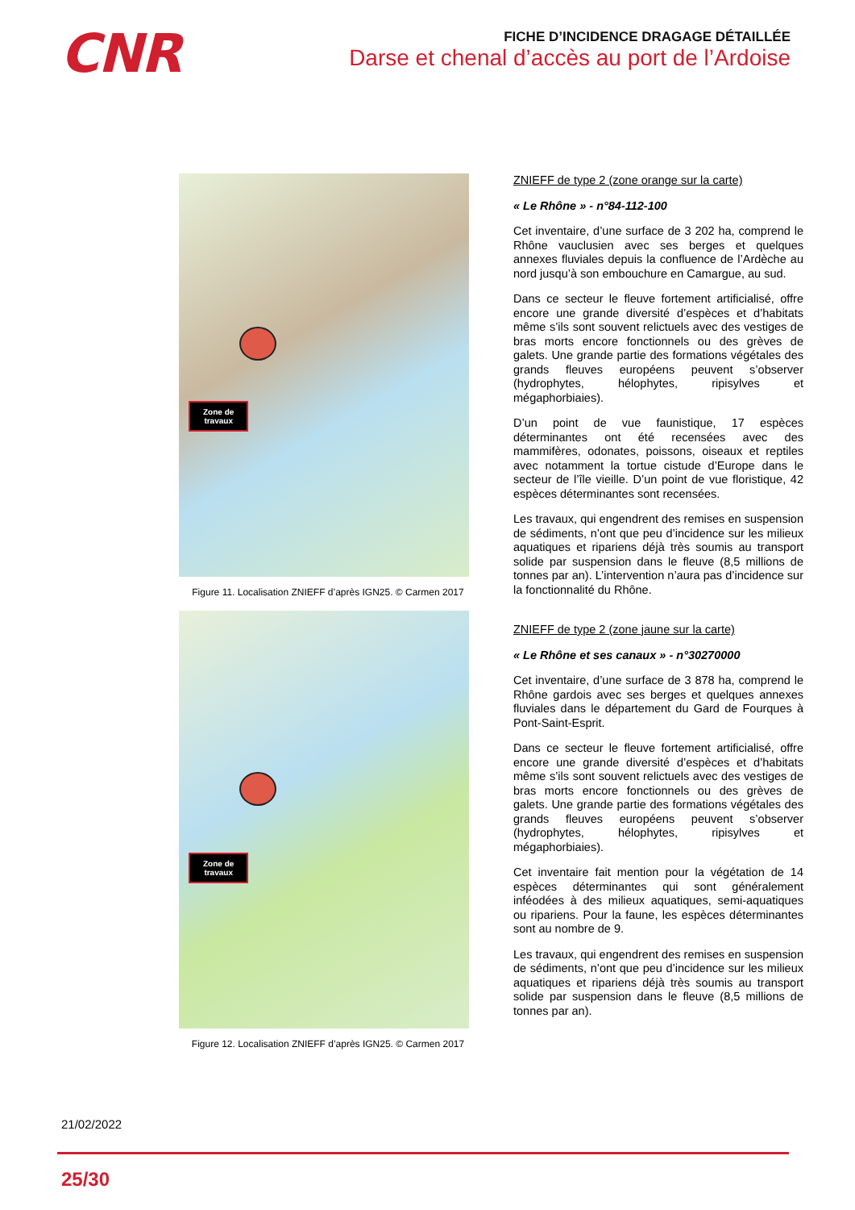CNR
FICHE D’INCIDENCE DRAGAGE DÉTAILLÉE
Darse et chenal d’accès au port de l’Ardoise
Zone de
travaux
Figure 11. Localisation ZNIEFF d’après IGN25. © Carmen 2017
Zone de
travaux
Figure 12. Localisation ZNIEFF d’après IGN25. © Carmen 2017
ZNIEFF de type 2 (zone orange sur la carte)
« Le Rhône » - n°84-112-100
Cet inventaire, d’une surface de 3 202 ha, comprend le Rhône vauclusien avec ses berges et quelques annexes fluviales depuis la confluence de l’Ardèche au nord jusqu’à son embouchure en Camargue, au sud.
Dans ce secteur le fleuve fortement artificialisé, offre encore une grande diversité d’espèces et d’habitats même s’ils sont souvent relictuels avec des vestiges de bras morts encore fonctionnels ou des grèves de galets. Une grande partie des formations végétales des grands fleuves européens peuvent s’observer (hydrophytes, hélophytes, ripisylves et mégaphorbiaies).
D’un point de vue faunistique, 17 espèces déterminantes ont été recensées avec des mammifères, odonates, poissons, oiseaux et reptiles avec notamment la tortue cistude d’Europe dans le secteur de l’île vieille. D’un point de vue floristique, 42 espèces déterminantes sont recensées.
Les travaux, qui engendrent des remises en suspension de sédiments, n’ont que peu d’incidence sur les milieux aquatiques et ripariens déjà très soumis au transport solide par suspension dans le fleuve (8,5 millions de tonnes par an). L’intervention n’aura pas d’incidence sur la fonctionnalité du Rhône.
ZNIEFF de type 2 (zone jaune sur la carte)
« Le Rhône et ses canaux » - n°30270000
Cet inventaire, d’une surface de 3 878 ha, comprend le Rhône gardois avec ses berges et quelques annexes fluviales dans le département du Gard de Fourques à Pont-Saint-Esprit.
Dans ce secteur le fleuve fortement artificialisé, offre encore une grande diversité d’espèces et d’habitats même s’ils sont souvent relictuels avec des vestiges de bras morts encore fonctionnels ou des grèves de galets. Une grande partie des formations végétales des grands fleuves européens peuvent s’observer (hydrophytes, hélophytes, ripisylves et mégaphorbiaies).
Cet inventaire fait mention pour la végétation de 14 espèces déterminantes qui sont généralement inféodées à des milieux aquatiques, semi-aquatiques ou ripariens. Pour la faune, les espèces déterminantes sont au nombre de 9.
Les travaux, qui engendrent des remises en suspension de sédiments, n’ont que peu d’incidence sur les milieux aquatiques et ripariens déjà très soumis au transport solide par suspension dans le fleuve (8,5 millions de tonnes par an).
21/02/2022
25/30